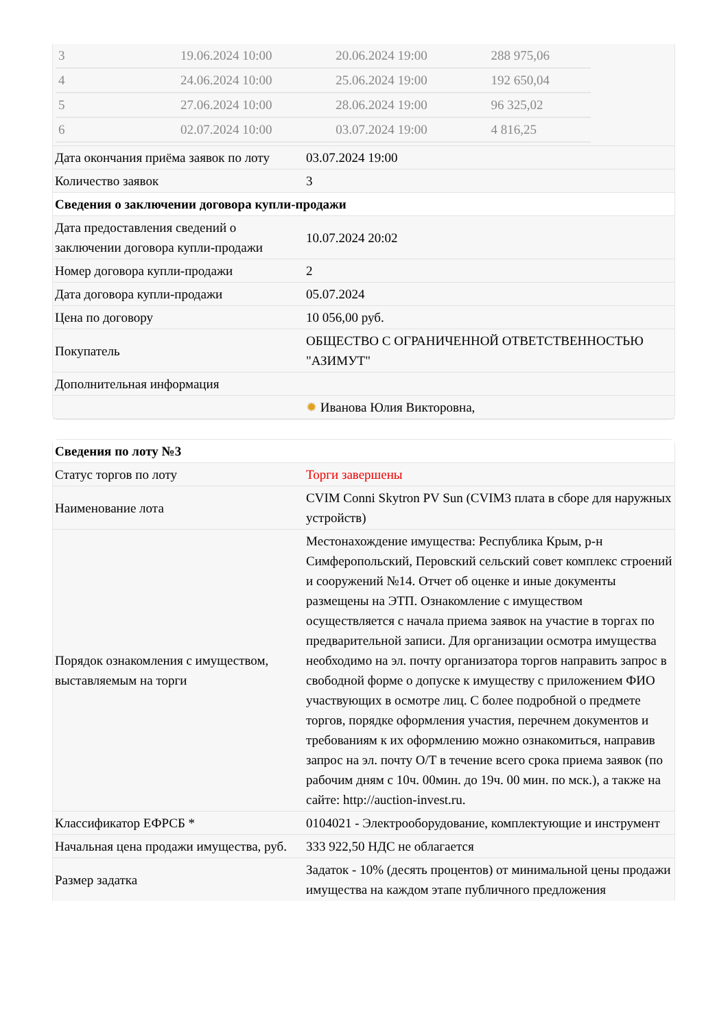| / 3 / 19.06.2024 10:00 / 20.06.2024 19:00 / 288 975,06 / / 4 / 24.06.2024 10:00 / 25.06.2024 19:00 / 192 650,04 / / 5 / 27.06.2024 10:00 / 28.06.2024 19:00 / 96 325,02 / / 6 / 02.07.2024 10:00 / 03.07.2024 19:00 / 4 816,25 / | |
| Дата окончания приёма заявок по лоту | 03.07.2024 19:00 |
| Количество заявок | 3 |
| Сведения о заключении договора купли-продажи | |
| Дата предоставления сведений о заключении договора купли-продажи | 10.07.2024 20:02 |
| Номер договора купли-продажи | 2 |
| Дата договора купли-продажи | 05.07.2024 |
| Цена по договору | 10 056,00 руб. |
| Покупатель | ОБЩЕСТВО С ОГРАНИЧЕННОЙ ОТВЕТСТВЕННОСТЬЮ "АЗИМУТ" |
| Дополнительная информация | |
| | ✹ Иванова Юлия Викторовна, |
| Сведения по лоту №3 | |
| Статус торгов по лоту | Торги завершены |
| Наименование лота | CVIM Conni Skytron PV Sun (CVIM3 плата в сборе для наружных устройств) |
| Порядок ознакомления с имуществом, выставляемым на торги | Местонахождение имущества: Республика Крым, р-н Симферопольский, Перовский сельский совет комплекс строений и сооружений №14. Отчет об оценке и иные документы размещены на ЭТП. Ознакомление с имуществом осуществляется с начала приема заявок на участие в торгах по предварительной записи. Для организации осмотра имущества необходимо на эл. почту организатора торгов направить запрос в свободной форме о допуске к имуществу с приложением ФИО участвующих в осмотре лиц. С более подробной о предмете торгов, порядке оформления участия, перечнем документов и требованиям к их оформлению можно ознакомиться, направив запрос на эл. почту О/Т в течение всего срока приема заявок (по рабочим дням с 10ч. 00мин. до 19ч. 00 мин. по мск.), а также на сайте: http://auction-invest.ru. |
| Классификатор ЕФРСБ * | 0104021 - Электрооборудование, комплектующие и инструмент |
| Начальная цена продажи имущества, руб. | 333 922,50 НДС не облагается |
| Размер задатка | Задаток - 10% (десять процентов) от минимальной цены продажи имущества на каждом этапе публичного предложения |